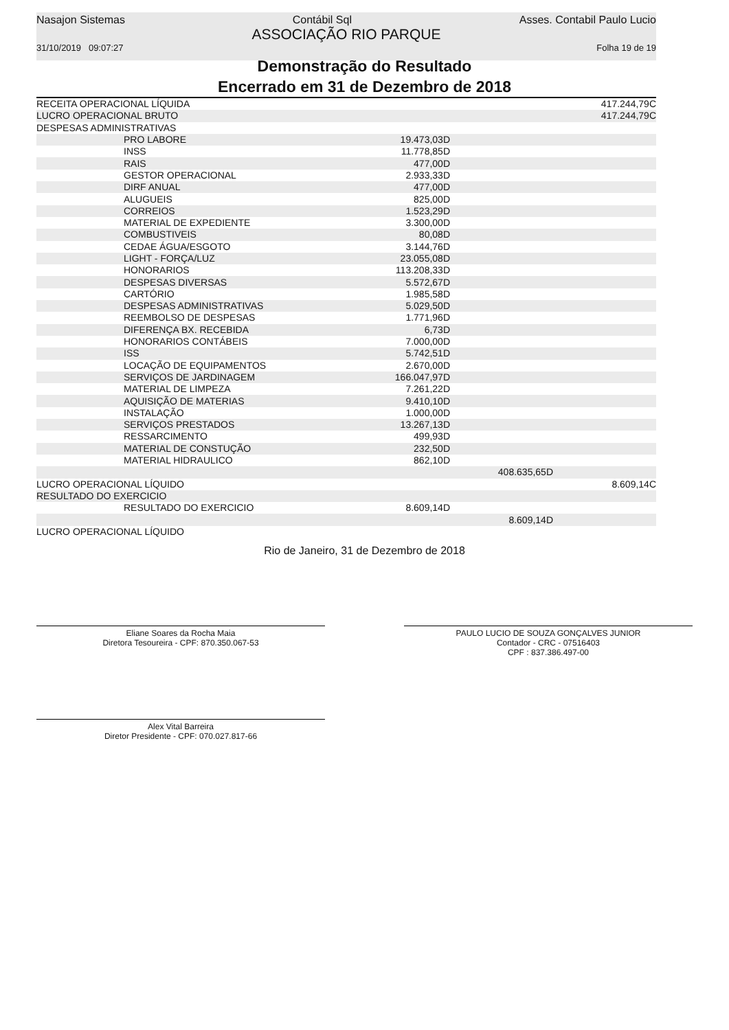Nasajon Sistemas Contábil Sql Asses. Contabil Paulo Lucio
ASSOCIAÇÃO RIO PARQUE
31/10/2019 09:07:27 Folha 19 de 19
Demonstração do Resultado
Encerrado em 31 de Dezembro de 2018
| RECEITA OPERACIONAL LÍQUIDA | | | 417.244,79C |
| LUCRO OPERACIONAL BRUTO | | | 417.244,79C |
| DESPESAS ADMINISTRATIVAS | | | |
| PRO LABORE | 19.473,03D | | |
| INSS | 11.778,85D | | |
| RAIS | 477,00D | | |
| GESTOR OPERACIONAL | 2.933,33D | | |
| DIRF ANUAL | 477,00D | | |
| ALUGUEIS | 825,00D | | |
| CORREIOS | 1.523,29D | | |
| MATERIAL DE EXPEDIENTE | 3.300,00D | | |
| COMBUSTIVEIS | 80,08D | | |
| CEDAE ÁGUA/ESGOTO | 3.144,76D | | |
| LIGHT - FORÇA/LUZ | 23.055,08D | | |
| HONORARIOS | 113.208,33D | | |
| DESPESAS DIVERSAS | 5.572,67D | | |
| CARTÓRIO | 1.985,58D | | |
| DESPESAS ADMINISTRATIVAS | 5.029,50D | | |
| REEMBOLSO DE DESPESAS | 1.771,96D | | |
| DIFERENÇA BX. RECEBIDA | 6,73D | | |
| HONORARIOS CONTÁBEIS | 7.000,00D | | |
| ISS | 5.742,51D | | |
| LOCAÇÃO DE EQUIPAMENTOS | 2.670,00D | | |
| SERVIÇOS DE JARDINAGEM | 166.047,97D | | |
| MATERIAL DE LIMPEZA | 7.261,22D | | |
| AQUISIÇÃO DE MATERIAS | 9.410,10D | | |
| INSTALAÇÃO | 1.000,00D | | |
| SERVIÇOS PRESTADOS | 13.267,13D | | |
| RESSARCIMENTO | 499,93D | | |
| MATERIAL DE CONSTUÇÃO | 232,50D | | |
| MATERIAL HIDRAULICO | 862,10D | | |
| | | 408.635,65D | |
| LUCRO OPERACIONAL LÍQUIDO | | | 8.609,14C |
| RESULTADO DO EXERCICIO | | | |
| RESULTADO DO EXERCICIO | 8.609,14D | | |
| | | 8.609,14D | |
| LUCRO OPERACIONAL LÍQUIDO | | | |
Rio de Janeiro, 31 de Dezembro de 2018
Eliane Soares da Rocha Maia
Diretora Tesoureira - CPF: 870.350.067-53
PAULO LUCIO DE SOUZA GONÇALVES JUNIOR
Contador - CRC - 07516403
CPF : 837.386.497-00
Alex Vital Barreira
Diretor Presidente - CPF: 070.027.817-66